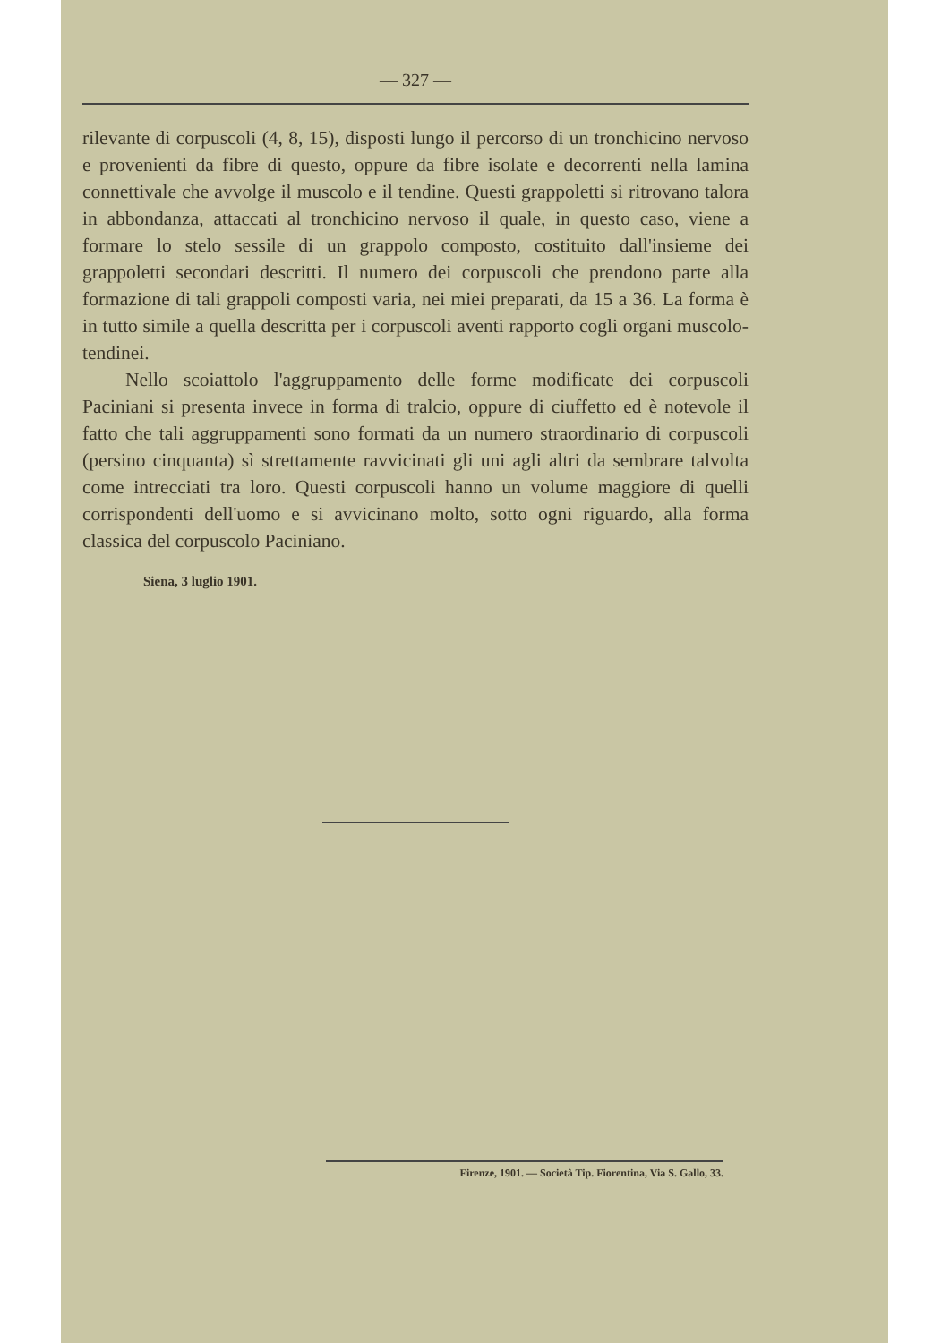— 327 —
rilevante di corpuscoli (4, 8, 15), disposti lungo il percorso di un tronchicino nervoso e provenienti da fibre di questo, oppure da fibre isolate e decorrenti nella lamina connettivale che avvolge il muscolo e il tendine. Questi grappoletti si ritrovano talora in abbondanza, attaccati al tronchicino nervoso il quale, in questo caso, viene a formare lo stelo sessile di un grappolo composto, costituito dall'insieme dei grappoletti secondari descritti. Il numero dei corpuscoli che prendono parte alla formazione di tali grappoli composti varia, nei miei preparati, da 15 a 36. La forma è in tutto simile a quella descritta per i corpuscoli aventi rapporto cogli organi muscolo-tendinei.
Nello scoiattolo l'aggruppamento delle forme modificate dei corpuscoli Paciniani si presenta invece in forma di tralcio, oppure di ciuffetto ed è notevole il fatto che tali aggruppamenti sono formati da un numero straordinario di corpuscoli (persino cinquanta) sì strettamente ravvicinati gli uni agli altri da sembrare talvolta come intrecciati tra loro. Questi corpuscoli hanno un volume maggiore di quelli corrispondenti dell'uomo e si avvicinano molto, sotto ogni riguardo, alla forma classica del corpuscolo Paciniano.
Siena, 3 luglio 1901.
Firenze, 1901. — Società Tip. Fiorentina, Via S. Gallo, 33.